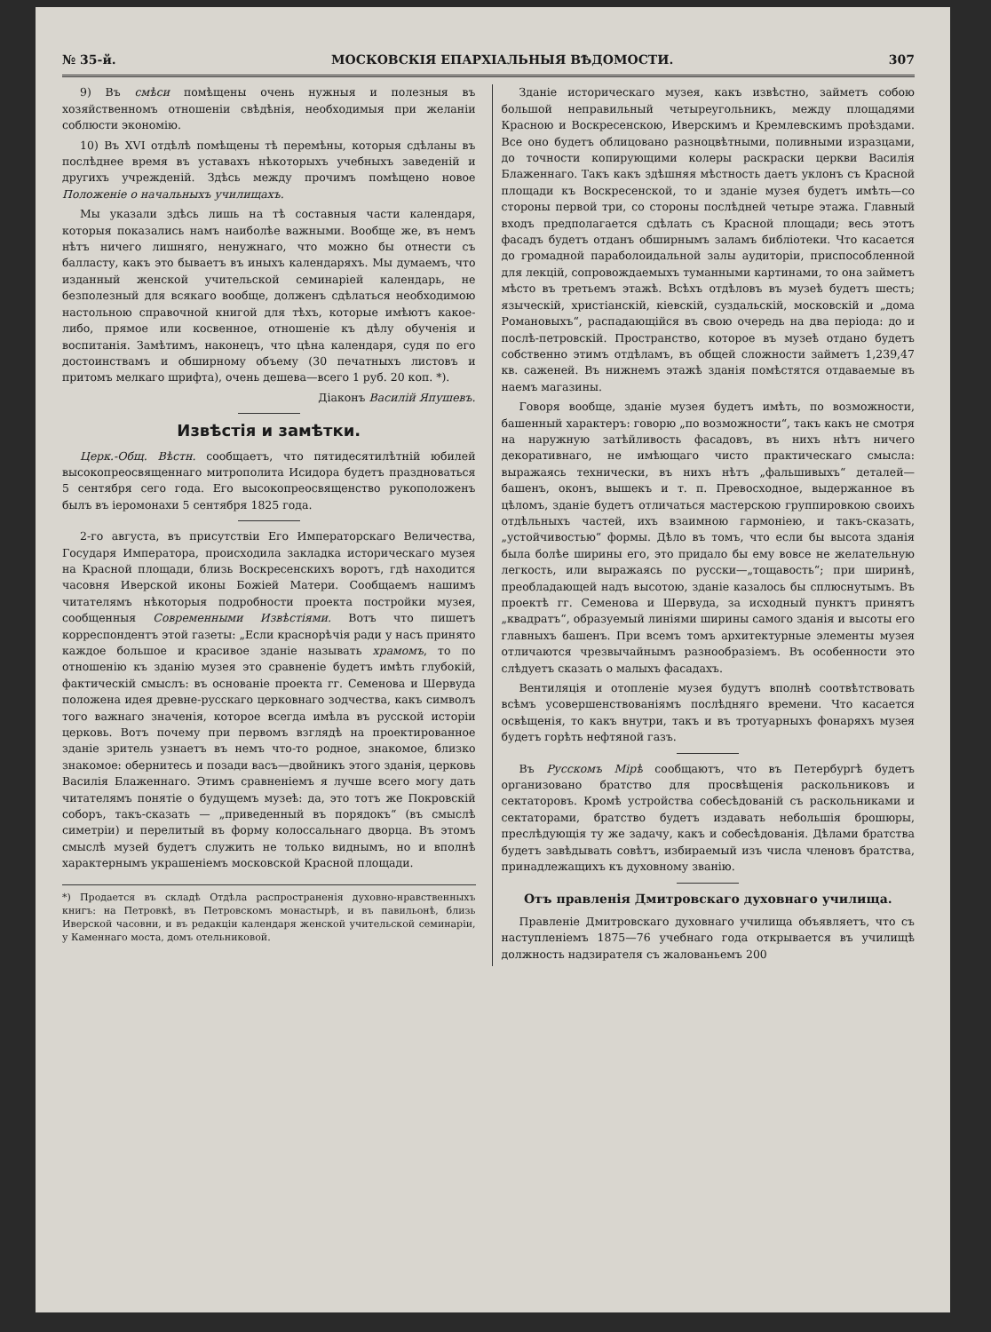№ 35-й. МОСКОВСКІЯ ЕПАРХІАЛЬНЫЯ ВѢДОМОСТИ. 307
9) Въ смѣси помѣщены очень нужныя и полезныя въ хозяйственномъ отношеніи свѣдѣнія, необходимыя при желаніи соблюсти экономію.
10) Въ XVI отдѣлѣ помѣщены тѣ перемѣны, которыя сдѣланы въ послѣднее время въ уставахъ нѣкоторыхъ учебныхъ заведеній и другихъ учрежденій. Здѣсь между прочимъ помѣщено новое Положеніе о начальныхъ училищахъ.
Мы указали здѣсь лишь на тѣ составныя части календаря, которыя показались намъ наиболѣе важными. Вообще же, въ немъ нѣтъ ничего лишняго, ненужнаго, что можно бы отнести съ балласту, какъ это бываетъ въ иныхъ календаряхъ. Мы думаемъ, что изданный женской учительской семинаріей календарь, не безполезный для всякаго вообще, долженъ сдѣлаться необходимою настольною справочной книгой для тѣхъ, которые имѣютъ какое-либо, прямое или косвенное, отношеніе къ дѣлу обученія и воспитанія. Замѣтимъ, наконецъ, что цѣна календаря, судя по его достоинствамъ и обширному объему (30 печатныхъ листовъ и притомъ мелкаго шрифта), очень дешева—всего 1 руб. 20 коп. *).
Діаконъ Василій Япушевъ.
Извѣстія и замѣтки.
Церк.-Общ. Вѣстн. сообщаетъ, что пятидесятилѣтній юбилей высокопреосвященнаго митрополита Исидора будетъ праздноваться 5 сентября сего года. Его высокопреосвященство рукоположенъ былъ въ іеромонахи 5 сентября 1825 года.
2-го августа, въ присутствіи Его Императорскаго Величества, Государя Императора, происходила закладка историческаго музея на Красной площади, близь Воскресенскихъ воротъ, гдѣ находится часовня Иверской иконы Божіей Матери. Сообщаемъ нашимъ читателямъ нѣкоторыя подробности проекта постройки музея, сообщенныя Современными Извѣстіями. Вотъ что пишетъ корреспондентъ этой газеты: „Если краснорѣчія ради у насъ принято каждое большое и красивое зданіе называть храмомъ, то по отношенію къ зданію музея это сравненіе будетъ имѣть глубокій, фактическій смыслъ: въ основаніе проекта гг. Семенова и Шервуда положена идея древне-русскаго церковнаго зодчества, какъ символъ того важнаго значенія, которое всегда имѣла въ русской исторіи церковь. Вотъ почему при первомъ взглядѣ на проектированное зданіе зритель узнаетъ въ немъ что-то родное, знакомое, близко знакомое: обернитесь и позади васъ—двойникъ этого зданія, церковь Василія Блаженнаго. Этимъ сравненіемъ я лучше всего могу дать читателямъ понятіе о будущемъ музеѣ: да, это тотъ же Покровскій соборъ, такъ-сказать — „приведенный въ порядокъ“ (въ смыслѣ симетріи) и перелитый въ форму колоссальнаго дворца. Въ этомъ смыслѣ музей будетъ служить не только виднымъ, но и вполнѣ характернымъ украшеніемъ московской Красной площади.
*) Продается въ складѣ Отдѣла распространенія духовно-нравственныхъ книгъ: на Петровкѣ, въ Петровскомъ монастырѣ, и въ павильонѣ, близь Иверской часовни, и въ редакціи календаря женской учительской семинаріи, у Каменнаго моста, домъ отельниковой.
Зданіе историческаго музея, какъ извѣстно, займетъ собою большой неправильный четыреугольникъ, между площадями Красною и Воскресенскою, Иверскимъ и Кремлевскимъ проѣздами. Все оно будетъ облицовано разноцвѣтными, поливными изразцами, до точности копирующими колеры раскраски церкви Василія Блаженнаго. Такъ какъ здѣшняя мѣстность даетъ уклонъ съ Красной площади къ Воскресенской, то и зданіе музея будетъ имѣть—со стороны первой три, со стороны послѣдней четыре этажа. Главный входъ предполагается сдѣлать съ Красной площади; весь этотъ фасадъ будетъ отданъ обширнымъ заламъ библіотеки. Что касается до громадной параболоидальной залы аудиторіи, приспособленной для лекцій, сопровождаемыхъ туманными картинами, то она займетъ мѣсто въ третьемъ этажѣ. Всѣхъ отдѣловъ въ музеѣ будетъ шесть; языческій, христіанскій, кіевскій, суздальскій, московскій и „дома Романовыхъ“, распадающійся въ свою очередь на два періода: до и послѣ-петровскій. Пространство, которое въ музеѣ отдано будетъ собственно этимъ отдѣламъ, въ общей сложности займетъ 1,239,47 кв. саженей. Въ нижнемъ этажѣ зданія помѣстятся отдаваемые въ наемъ магазины.
Говоря вообще, зданіе музея будетъ имѣть, по возможности, башенный характеръ: говорю „по возможности“, такъ какъ не смотря на наружную затѣйливость фасадовъ, въ нихъ нѣтъ ничего декоративнаго, не имѣющаго чисто практическаго смысла: выражаясь технически, въ нихъ нѣтъ „фальшивыхъ“ деталей—башенъ, оконъ, вышекъ и т. п. Превосходное, выдержанное въ цѣломъ, зданіе будетъ отличаться мастерскою группировкою своихъ отдѣльныхъ частей, ихъ взаимною гармоніею, и такъ-сказать, „устойчивостью“ формы. Дѣло въ томъ, что если бы высота зданія была болѣе ширины его, это придало бы ему вовсе не желательную легкость, или выражаясь по русски—„тощавость“; при ширинѣ, преобладающей надъ высотою, зданіе казалось бы сплюснутымъ. Въ проектѣ гг. Семенова и Шервуда, за исходный пунктъ принятъ „квадратъ“, образуемый линіями ширины самого зданія и высоты его главныхъ башенъ. При всемъ томъ архитектурные элементы музея отличаются чрезвычайнымъ разнообразіемъ. Въ особенности это слѣдуетъ сказать о малыхъ фасадахъ.
Вентиляція и отопленіе музея будутъ вполнѣ соотвѣтствовать всѣмъ усовершенствованіямъ послѣдняго времени. Что касается освѣщенія, то какъ внутри, такъ и въ тротуарныхъ фонаряхъ музея будетъ горѣть нефтяной газъ.
Въ Русскомъ Мірѣ сообщаютъ, что въ Петербургѣ будетъ организовано братство для просвѣщенія раскольниковъ и сектаторовъ. Кромѣ устройства собесѣдованій съ раскольниками и сектаторами, братство будетъ издавать небольшія брошюры, преслѣдующія ту же задачу, какъ и собесѣдованія. Дѣлами братства будетъ завѣдывать совѣтъ, избираемый изъ числа членовъ братства, принадлежащихъ къ духовному званію.
Отъ правленія Дмитровскаго духовнаго училища.
Правленіе Дмитровскаго духовнаго училища объявляетъ, что съ наступленіемъ 1875—76 учебнаго года открывается въ училищѣ должность надзирателя съ жалованьемъ 200